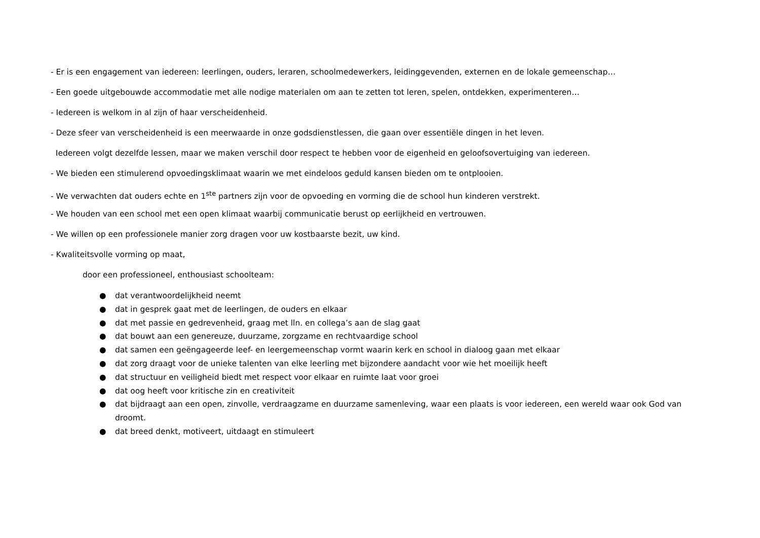- Er is een engagement van iedereen: leerlingen, ouders, leraren, schoolmedewerkers, leidinggevenden, externen en de lokale gemeenschap…
- Een goede uitgebouwde accommodatie met alle nodige materialen om aan te zetten tot leren, spelen, ontdekken, experimenteren…
- Iedereen is welkom in al zijn of haar verscheidenheid.
- Deze sfeer van verscheidenheid is een meerwaarde in onze godsdienstlessen, die gaan over essentiële dingen in het leven.
Iedereen volgt dezelfde lessen, maar we maken verschil door respect te hebben voor de eigenheid en geloofsovertuiging van iedereen.
- We bieden een stimulerend opvoedingsklimaat waarin we met eindeloos geduld kansen bieden om te ontplooien.
- We verwachten dat ouders echte en 1<sup>ste</sup> partners zijn voor de opvoeding en vorming die de school hun kinderen verstrekt.
- We houden van een school met een open klimaat waarbij communicatie berust op eerlijkheid en vertrouwen.
- We willen op een professionele manier zorg dragen voor uw kostbaarste bezit, uw kind.
- Kwaliteitsvolle vorming op maat,
door een professioneel, enthousiast schoolteam:
● dat verantwoordelijkheid neemt
● dat in gesprek gaat met de leerlingen, de ouders en elkaar
● dat met passie en gedrevenheid, graag met lln. en collega’s aan de slag gaat
● dat bouwt aan een genereuze, duurzame, zorgzame en rechtvaardige school
● dat samen een geëngageerde leef- en leergemeenschap vormt waarin kerk en school in dialoog gaan met elkaar
● dat zorg draagt voor de unieke talenten van elke leerling met bijzondere aandacht voor wie het moeilijk heeft
● dat structuur en veiligheid biedt met respect voor elkaar en ruimte laat voor groei
● dat oog heeft voor kritische zin en creativiteit
● dat bijdraagt aan een open, zinvolle, verdraagzame en duurzame samenleving, waar een plaats is voor iedereen, een wereld waar ook God van droomt.
● dat breed denkt, motiveert, uitdaagt en stimuleert